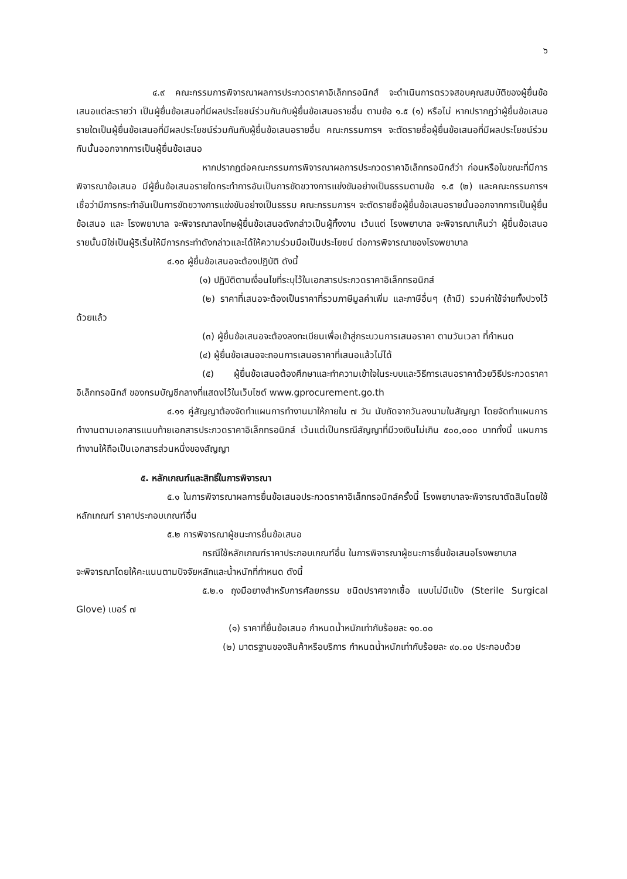๖
๔.๙ คณะกรรมการพิจารณาผลการประกวดราคาอิเล็กทรอนิกส์ จะดำเนินการตรวจสอบคุณสมบัติของผู้ยื่นข้อเสนอแต่ละรายว่า เป็นผู้ยื่นข้อเสนอที่มีผลประโยชน์ร่วมกันกับผู้ยื่นข้อเสนอรายอื่น ตามข้อ ๑.๕ (๑) หรือไม่ หากปรากฏว่าผู้ยื่นข้อเสนอรายใดเป็นผู้ยื่นข้อเสนอที่มีผลประโยชน์ร่วมกันกับผู้ยื่นข้อเสนอรายอื่น คณะกรรมการฯ จะตัดรายชื่อผู้ยื่นข้อเสนอที่มีผลประโยชน์ร่วมกันนั้นออกจากการเป็นผู้ยื่นข้อเสนอ
หากปรากฏต่อคณะกรรมการพิจารณาผลการประกวดราคาอิเล็กทรอนิกส์ว่า ก่อนหรือในขณะที่มีการพิจารณาข้อเสนอ มีผู้ยื่นข้อเสนอรายใดกระทำการอันเป็นการขัดขวางการแข่งขันอย่างเป็นธรรมตามข้อ ๑.๕ (๒) และคณะกรรมการฯ เชื่อว่ามีการกระทำอันเป็นการขัดขวางการแข่งขันอย่างเป็นธรรม คณะกรรมการฯ จะตัดรายชื่อผู้ยื่นข้อเสนอรายนั้นออกจากการเป็นผู้ยื่นข้อเสนอ และ โรงพยาบาล จะพิจารณาลงโทษผู้ยื่นข้อเสนอดังกล่าวเป็นผู้ทิ้งงาน เว้นแต่ โรงพยาบาล จะพิจารณาเห็นว่า ผู้ยื่นข้อเสนอรายนั้นมิใช่เป็นผู้ริเริ่มให้มีการกระทำดังกล่าวและได้ให้ความร่วมมือเป็นประโยชน์ ต่อการพิจารณาของโรงพยาบาล
๔.๑๐ ผู้ยื่นข้อเสนอจะต้องปฏิบัติ ดังนี้
(๑) ปฏิบัติตามเงื่อนไขที่ระบุไว้ในเอกสารประกวดราคาอิเล็กทรอนิกส์
(๒) ราคาที่เสนอจะต้องเป็นราคาที่รวมภาษีมูลค่าเพิ่ม และภาษีอื่นๆ (ถ้ามี) รวมค่าใช้จ่ายทั้งปวงไว้ด้วยแล้ว
(๓) ผู้ยื่นข้อเสนอจะต้องลงทะเบียนเพื่อเข้าสู่กระบวนการเสนอราคา ตามวันเวลา ที่กำหนด
(๔) ผู้ยื่นข้อเสนอจะถอนการเสนอราคาที่เสนอแล้วไม่ได้
(๕) ผู้ยื่นข้อเสนอต้องศึกษาและทำความเข้าใจในระบบและวิธีการเสนอราคาด้วยวิธีประกวดราคาอิเล็กทรอนิกส์ ของกรมบัญชีกลางที่แสดงไว้ในเว็บไซต์ www.gprocurement.go.th
๔.๑๑ คู่สัญญาต้องจัดทำแผนการทำงานมาให้ภายใน ๗ วัน นับถัดจากวันลงนามในสัญญา โดยจัดทำแผนการทำงานตามเอกสารแนบท้ายเอกสารประกวดราคาอิเล็กทรอนิกส์ เว้นแต่เป็นกรณีสัญญาที่มีวงเงินไม่เกิน ๕๐๐,๐๐๐ บาททั้งนี้ แผนการทำงานให้ถือเป็นเอกสารส่วนหนึ่งของสัญญา
๕. หลักเกณฑ์และสิทธิ์ในการพิจารณา
๕.๑ ในการพิจารณาผลการยื่นข้อเสนอประกวดราคาอิเล็กทรอนิกส์ครั้งนี้ โรงพยาบาลจะพิจารณาตัดสินโดยใช้หลักเกณฑ์ ราคาประกอบเกณฑ์อื่น
๕.๒ การพิจารณาผู้ชนะการยื่นข้อเสนอ
กรณีใช้หลักเกณฑ์ราคาประกอบเกณฑ์อื่น ในการพิจารณาผู้ชนะการยื่นข้อเสนอโรงพยาบาล
จะพิจารณาโดยให้คะแนนตามปัจจัยหลักและน้ำหนักที่กำหนด ดังนี้
๕.๒.๑ ถุงมือยางสำหรับการศัลยกรรม ชนิดปราศจากเชื้อ แบบไม่มีแป้ง (Sterile Surgical Glove) เบอร์ ๗
(๑) ราคาที่ยื่นข้อเสนอ กำหนดน้ำหนักเท่ากับร้อยละ ๑๐.๐๐
(๒) มาตรฐานของสินค้าหรือบริการ กำหนดน้ำหนักเท่ากับร้อยละ ๙๐.๐๐ ประกอบด้วย